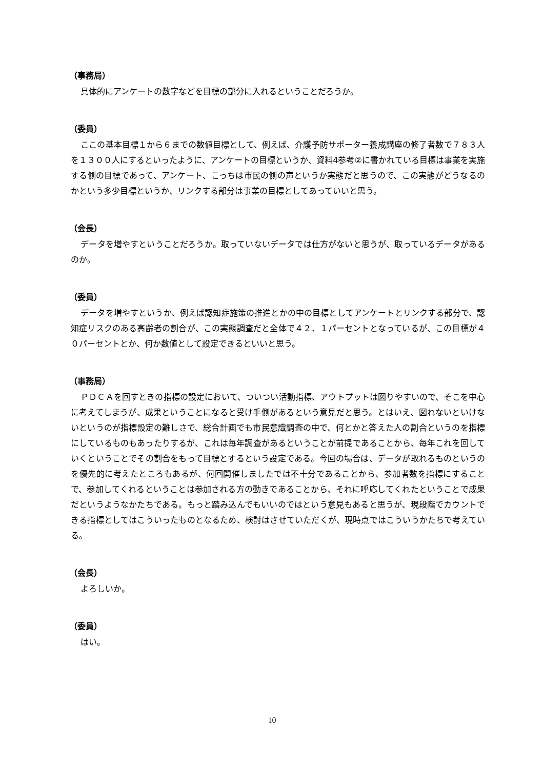（事務局）
具体的にアンケートの数字などを目標の部分に入れるということだろうか。
（委員）
ここの基本目標１から６までの数値目標として、例えば、介護予防サポーター養成講座の修了者数で７８３人を１３００人にするといったように、アンケートの目標というか、資料4参考②に書かれている目標は事業を実施する側の目標であって、アンケート、こっちは市民の側の声というか実態だと思うので、この実態がどうなるのかという多少目標というか、リンクする部分は事業の目標としてあっていいと思う。
（会長）
データを増やすということだろうか。取っていないデータでは仕方がないと思うが、取っているデータがあるのか。
（委員）
データを増やすというか、例えば認知症施策の推進とかの中の目標としてアンケートとリンクする部分で、認知症リスクのある高齢者の割合が、この実態調査だと全体で４２．１パーセントとなっているが、この目標が４０パーセントとか、何か数値として設定できるといいと思う。
（事務局）
ＰＤＣＡを回すときの指標の設定において、ついつい活動指標、アウトプットは図りやすいので、そこを中心に考えてしまうが、成果ということになると受け手側があるという意見だと思う。とはいえ、図れないといけないというのが指標設定の難しさで、総合計画でも市民意識調査の中で、何とかと答えた人の割合というのを指標にしているものもあったりするが、これは毎年調査があるということが前提であることから、毎年これを回していくということでその割合をもって目標とするという設定である。今回の場合は、データが取れるものというのを優先的に考えたところもあるが、何回開催しましたでは不十分であることから、参加者数を指標にすることで、参加してくれるということは参加される方の動きであることから、それに呼応してくれたということで成果だというようなかたちである。もっと踏み込んでもいいのではという意見もあると思うが、現段階でカウントできる指標としてはこういったものとなるため、検討はさせていただくが、現時点ではこういうかたちで考えている。
（会長）
よろしいか。
（委員）
はい。
10